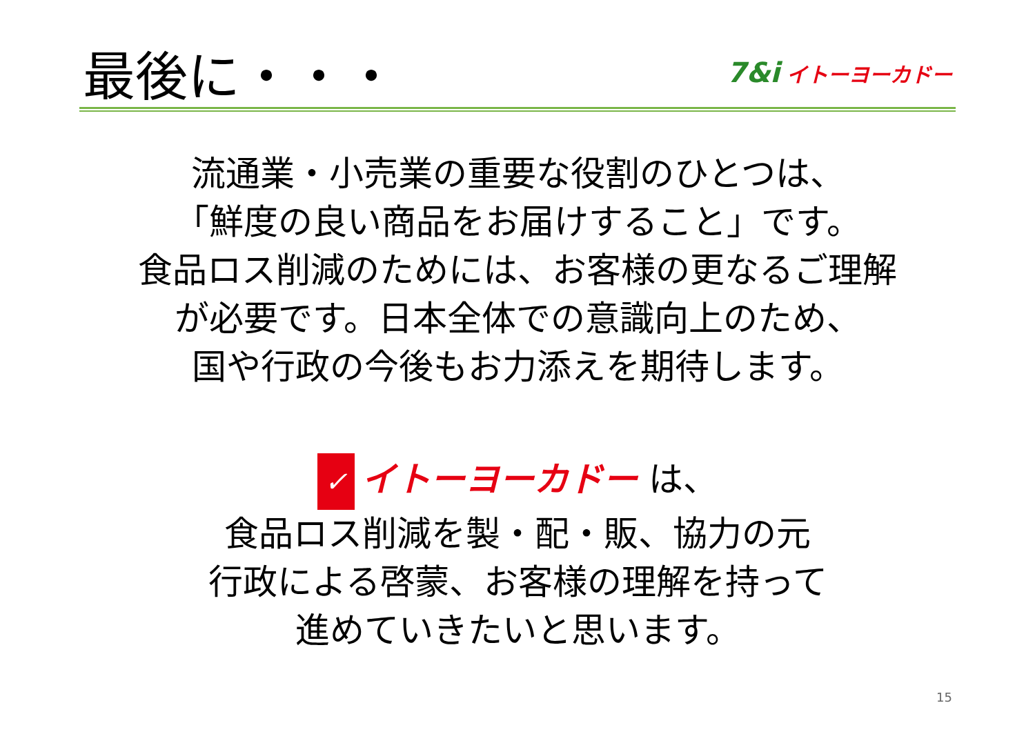最後に・・・
7&i イトーヨーカドー
流通業・小売業の重要な役割のひとつは、
「鮮度の良い商品をお届けすること」です。
食品ロス削減のためには、お客様の更なるご理解
が必要です。日本全体での意識向上のため、
国や行政の今後もお力添えを期待します。
✓ イトーヨーカドー は、
食品ロス削減を製・配・販、協力の元
行政による啓蒙、お客様の理解を持って
進めていきたいと思います。
15